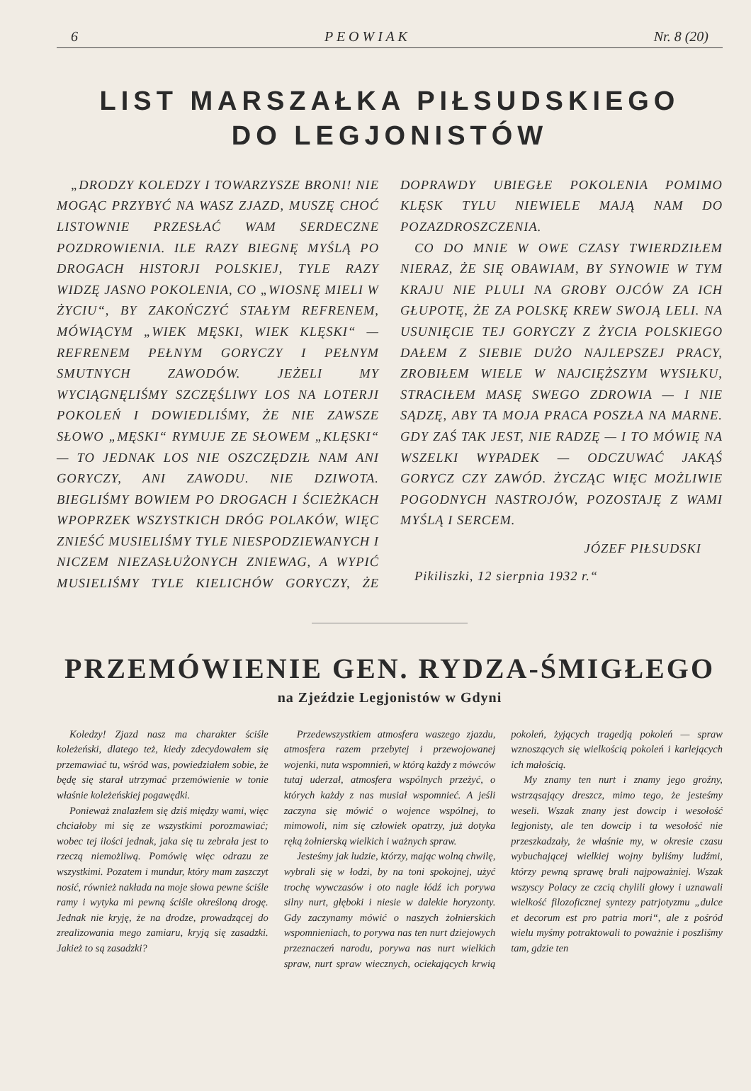6 P E O W I A K Nr. 8 (20)
LIST MARSZAŁKA PIŁSUDSKIEGO
DO LEGJONISTÓW
„DRODZY KOLEDZY I TOWARZYSZE BRONI! NIE MOGĄC PRZYBYĆ NA WASZ ZJAZD, MUSZĘ CHOĆ LISTOWNIE PRZESŁAĆ WAM SERDECZNE POZDROWIENIA. ILE RAZY BIEGNĘ MYŚLĄ PO DROGACH HISTORJI POLSKIEJ, TYLE RAZY WIDZĘ JASNO POKOLENIA, CO „WIOSNĘ MIELI W ŻYCIU“, BY ZAKOŃCZYĆ STAŁYM REFRENEM, MÓWIĄCYM „WIEK MĘSKI, WIEK KLĘSKI“ — REFRENEM PEŁNYM GORYCZY I PEŁNYM SMUTNYCH ZAWODÓW. JEŻELI MY WYCIĄGNĘLIŚMY SZCZĘŚLIWY LOS NA LOTERJI POKOLEŃ I DOWIEDLIŚMY, ŻE NIE ZAWSZE SŁOWO „MĘSKI“ RYMUJE ZE SŁOWEM „KLĘSKI“ — TO JEDNAK LOS NIE OSZCZĘDZIŁ NAM ANI GORYCZY, ANI ZAWODU. NIE DZIWOTA. BIEGLIŚMY BOWIEM PO DROGACH I ŚCIEŻKACH WPOPRZEK WSZYSTKICH DRÓG POLAKÓW, WIĘC ZNIEŚĆ MUSIELIŚMY TYLE NIESPODZIEWANYCH I NICZEM NIEZASŁUŻONYCH ZNIEWAG, A WYPIĆ MUSIELIŚMY TYLE KIELICHÓW GORYCZY, ŻE DOPRAWDY UBIEGŁE POKOLENIA POMIMO KLĘSK TYLU NIEWIELE MAJĄ NAM DO POZAZDROSZCZENIA.
CO DO MNIE W OWE CZASY TWIERDZIŁEM NIERAZ, ŻE SIĘ OBAWIAM, BY SYNOWIE W TYM KRAJU NIE PLULI NA GROBY OJCÓW ZA ICH GŁUPOTĘ, ŻE ZA POLSKĘ KREW SWOJĄ LELI. NA USUNIĘCIE TEJ GORYCZY Z ŻYCIA POLSKIEGO DAŁEM Z SIEBIE DUŻO NAJLEPSZEJ PRACY, ZROBIŁEM WIELE W NAJCIĘŻSZYM WYSIŁKU, STRACIŁEM MASĘ SWEGO ZDROWIA — I NIE SĄDZĘ, ABY TA MOJA PRACA POSZŁA NA MARNE. GDY ZAŚ TAK JEST, NIE RADZĘ — I TO MÓWIĘ NA WSZELKI WYPADEK — ODCZUWAĆ JAKĄŚ GORYCZ CZY ZAWÓD. ŻYCZĄC WIĘC MOŻLIWIE POGODNYCH NASTROJÓW, POZOSTAJĘ Z WAMI MYŚLĄ I SERCEM.
JÓZEF PIŁSUDSKI
Pikiliszki, 12 sierpnia 1932 r.“
PRZEMÓWIENIE GEN. RYDZA-ŚMIGŁEGO
na Zjeździe Legjonistów w Gdyni
Koledzy! Zjazd nasz ma charakter ściśle koleżeński, dlatego też, kiedy zdecydowałem się przemawiać tu, wśród was, powiedziałem sobie, że będę się starał utrzymać przemówienie w tonie właśnie koleżeńskiej pogawędki.
Ponieważ znalazłem się dziś między wami, więc chciałoby mi się ze wszystkimi porozmawiać; wobec tej ilości jednak, jaka się tu zebrała jest to rzeczą niemożliwą. Pomówię więc odrazu ze wszystkimi. Pozatem i mundur, który mam zaszczyt nosić, również nakłada na moje słowa pewne ściśle ramy i wytyka mi pewną ściśle określoną drogę. Jednak nie kryję, że na drodze, prowadzącej do zrealizowania mego zamiaru, kryją się zasadzki. Jakież to są zasadzki?
Przedewszystkiem atmosfera waszego zjazdu, atmosfera razem przebytej i przewojowanej wojenki, nuta wspomnień, w którą każdy z mówców tutaj uderzał, atmosfera wspólnych przeżyć, o których każdy z nas musiał wspomnieć. A jeśli zaczyna się mówić o wojence wspólnej, to mimowoli, nim się człowiek opatrzy, już dotyka ręką żołnierską wielkich i ważnych spraw.
Jesteśmy jak ludzie, którzy, mając wolną chwilę, wybrali się w łodzi, by na toni spokojnej, użyć trochę wywczasów i oto nagle łódź ich porywa silny nurt, głęboki i niesie w dalekie horyzonty. Gdy zaczynamy mówić o naszych żołnierskich wspomnieniach, to porywa nas ten nurt dziejowych przeznaczeń narodu, porywa nas nurt wielkich spraw, nurt spraw wiecznych, ociekających krwią pokoleń, żyjących tragedją pokoleń — spraw wznoszących się wielkością pokoleń i karlejących ich małością.
My znamy ten nurt i znamy jego groźny, wstrząsający dreszcz, mimo tego, że jesteśmy weseli. Wszak znany jest dowcip i wesołość legjonisty, ale ten dowcip i ta wesołość nie przeszkadzały, że właśnie my, w okresie czasu wybuchającej wielkiej wojny byliśmy ludźmi, którzy pewną sprawę brali najpoważniej. Wszak wszyscy Polacy ze czcią chylili głowy i uznawali wielkość filozoficznej syntezy patrjotyzmu „dulce et decorum est pro patria mori“, ale z pośród wielu myśmy potraktowali to poważnie i poszliśmy tam, gdzie ten